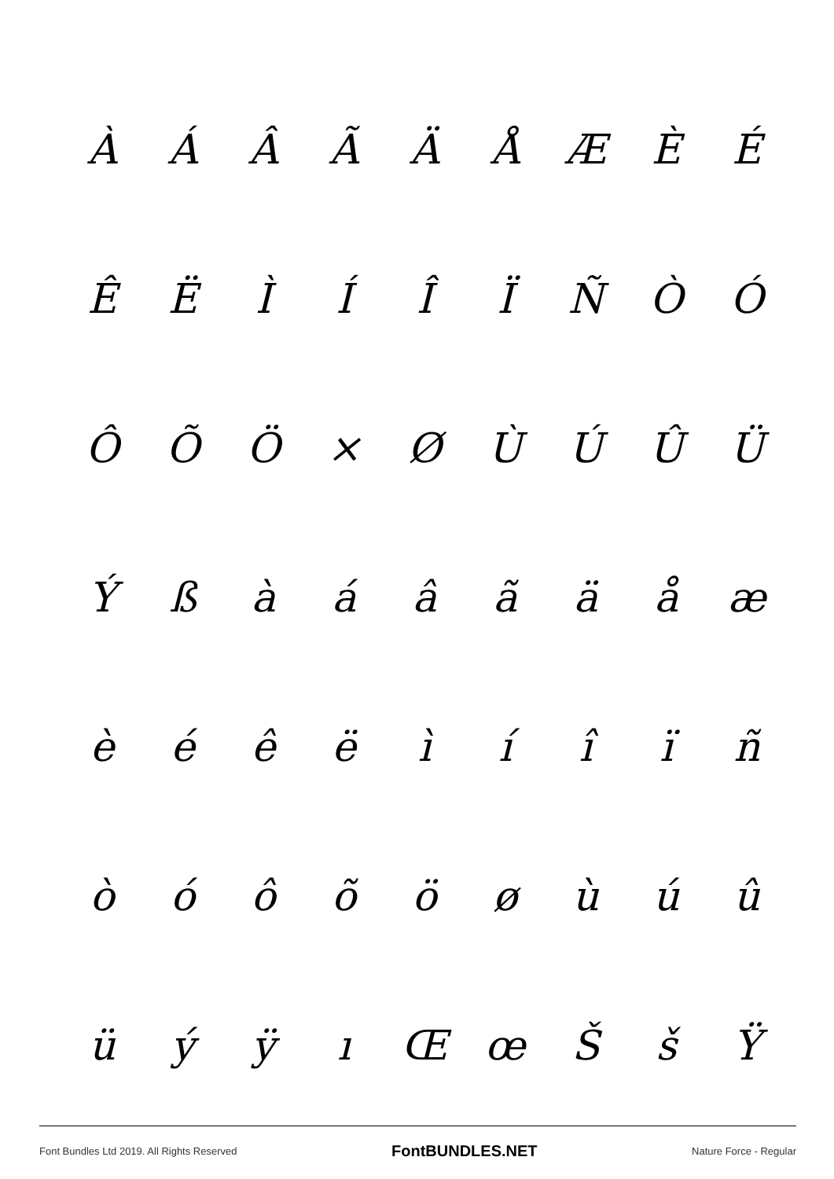À Á Â Ã Ä Å Æ È É
Ê Ë Ì Í Î Ï Ñ Ò Ó
Ô Õ Ö × Ø Ù Ú Û Ü
Ý ß à á â ã ä å æ
è é ê ë ì í î ï ñ
ò ó ô õ ö ø ù ú û
ü ý ÿ ı Œ œ Š š Ÿ
Font Bundles Ltd 2019. All Rights Reserved
FontBUNDLES.NET
Nature Force - Regular